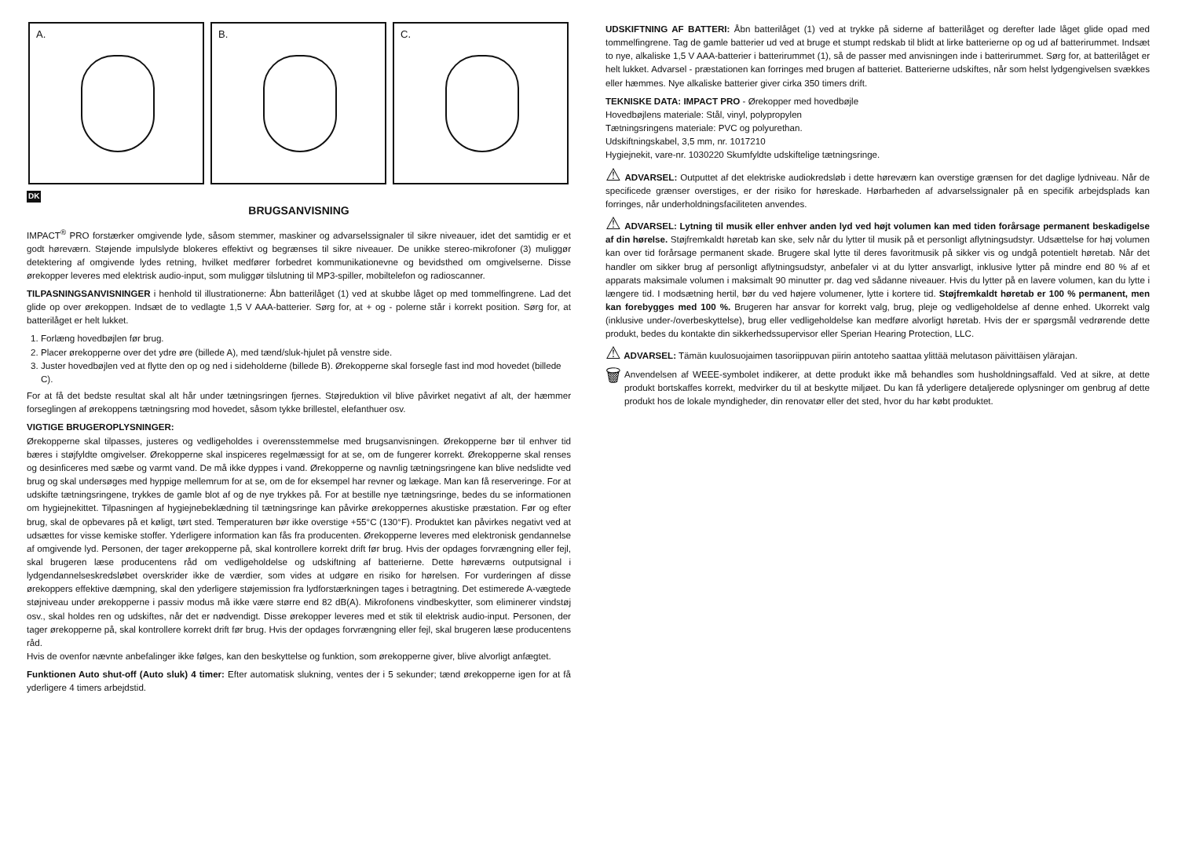A.
B.
C.
DK
BRUGSANVISNING
IMPACT<sup>®</sup> PRO forstærker omgivende lyde, såsom stemmer, maskiner og advarselssignaler til sikre niveauer, idet det samtidig er et godt høreværn. Støjende impulslyde blokeres effektivt og begrænses til sikre niveauer. De unikke stereo-mikrofoner (3) muliggør detektering af omgivende lydes retning, hvilket medfører forbedret kommunikationevne og bevidsthed om omgivelserne. Disse ørekopper leveres med elektrisk audio-input, som muliggør tilslutning til MP3-spiller, mobiltelefon og radioscanner.
TILPASNINGSANVISNINGER i henhold til illustrationerne: Åbn batterilåget (1) ved at skubbe låget op med tommelfingrene. Lad det glide op over ørekoppen. Indsæt de to vedlagte 1,5 V AAA-batterier. Sørg for, at + og - polerne står i korrekt position. Sørg for, at batterilåget er helt lukket.
1. Forlæng hovedbøjlen før brug.
2. Placer ørekopperne over det ydre øre (billede A), med tænd/sluk-hjulet på venstre side.
3. Juster hovedbøjlen ved at flytte den op og ned i sideholderne (billede B). Ørekopperne skal forsegle fast ind mod hovedet (billede C).
For at få det bedste resultat skal alt hår under tætningsringen fjernes. Støjreduktion vil blive påvirket negativt af alt, der hæmmer forseglingen af ørekoppens tætningsring mod hovedet, såsom tykke brillestel, elefanthuer osv.
VIGTIGE BRUGEROPLYSNINGER:
Ørekopperne skal tilpasses, justeres og vedligeholdes i overensstemmelse med brugsanvisningen. Ørekopperne bør til enhver tid bæres i støjfyldte omgivelser. Ørekopperne skal inspiceres regelmæssigt for at se, om de fungerer korrekt. Ørekopperne skal renses og desinficeres med sæbe og varmt vand. De må ikke dyppes i vand. Ørekopperne og navnlig tætningsringene kan blive nedslidte ved brug og skal undersøges med hyppige mellemrum for at se, om de for eksempel har revner og lækage. Man kan få reserveringe. For at udskifte tætningsringene, trykkes de gamle blot af og de nye trykkes på. For at bestille nye tætningsringe, bedes du se informationen om hygiejnekittet. Tilpasningen af hygiejnebeklædning til tætningsringe kan påvirke ørekoppernes akustiske præstation. Før og efter brug, skal de opbevares på et køligt, tørt sted. Temperaturen bør ikke overstige +55°C (130°F). Produktet kan påvirkes negativt ved at udsættes for visse kemiske stoffer. Yderligere information kan fås fra producenten. Ørekopperne leveres med elektronisk gendannelse af omgivende lyd. Personen, der tager ørekopperne på, skal kontrollere korrekt drift før brug. Hvis der opdages forvrængning eller fejl, skal brugeren læse producentens råd om vedligeholdelse og udskiftning af batterierne. Dette høreværns outputsignal i lydgendannelseskredsløbet overskrider ikke de værdier, som vides at udgøre en risiko for hørelsen. For vurderingen af disse ørekoppers effektive dæmpning, skal den yderligere støjemission fra lydforstærkningen tages i betragtning. Det estimerede A-vægtede støjniveau under ørekopperne i passiv modus må ikke være større end 82 dB(A). Mikrofonens vindbeskytter, som eliminerer vindstøj osv., skal holdes ren og udskiftes, når det er nødvendigt. Disse ørekopper leveres med et stik til elektrisk audio-input. Personen, der tager ørekopperne på, skal kontrollere korrekt drift før brug. Hvis der opdages forvrængning eller fejl, skal brugeren læse producentens råd.
Hvis de ovenfor nævnte anbefalinger ikke følges, kan den beskyttelse og funktion, som ørekopperne giver, blive alvorligt anfægtet.
Funktionen Auto shut-off (Auto sluk) 4 timer: Efter automatisk slukning, ventes der i 5 sekunder; tænd ørekopperne igen for at få yderligere 4 timers arbejdstid.
UDSKIFTNING AF BATTERI: Åbn batterilåget (1) ved at trykke på siderne af batterilåget og derefter lade låget glide opad med tommelfingrene. Tag de gamle batterier ud ved at bruge et stumpt redskab til blidt at lirke batterierne op og ud af batterirummet. Indsæt to nye, alkaliske 1,5 V AAA-batterier i batterirummet (1), så de passer med anvisningen inde i batterirummet. Sørg for, at batterilåget er helt lukket. Advarsel - præstationen kan forringes med brugen af batteriet. Batterierne udskiftes, når som helst lydgengivelsen svækkes eller hæmmes. Nye alkaliske batterier giver cirka 350 timers drift.
TEKNISKE DATA: IMPACT PRO - Ørekopper med hovedbøjle
Hovedbøjlens materiale: Stål, vinyl, polypropylen
Tætningsringens materiale: PVC og polyurethan.
Udskiftningskabel, 3,5 mm, nr. 1017210
Hygiejnekit, vare-nr. 1030220 Skumfyldte udskiftelige tætningsringe.
⚠ ADVARSEL: Outputtet af det elektriske audiokredsløb i dette høreværn kan overstige grænsen for det daglige lydniveau. Når de specificede grænser overstiges, er der risiko for høreskade. Hørbarheden af advarselssignaler på en specifik arbejdsplads kan forringes, når underholdningsfaciliteten anvendes.
⚠ ADVARSEL: Lytning til musik eller enhver anden lyd ved højt volumen kan med tiden forårsage permanent beskadigelse af din hørelse. Støjfremkaldt høretab kan ske, selv når du lytter til musik på et personligt aflytningsudstyr. Udsættelse for høj volumen kan over tid forårsage permanent skade. Brugere skal lytte til deres favoritmusik på sikker vis og undgå potentielt høretab. Når det handler om sikker brug af personligt aflytningsudstyr, anbefaler vi at du lytter ansvarligt, inklusive lytter på mindre end 80 % af et apparats maksimale volumen i maksimalt 90 minutter pr. dag ved sådanne niveauer. Hvis du lytter på en lavere volumen, kan du lytte i længere tid. I modsætning hertil, bør du ved højere volumener, lytte i kortere tid. Støjfremkaldt høretab er 100 % permanent, men kan forebygges med 100 %. Brugeren har ansvar for korrekt valg, brug, pleje og vedligeholdelse af denne enhed. Ukorrekt valg (inklusive under-/overbeskyttelse), brug eller vedligeholdelse kan medføre alvorligt høretab. Hvis der er spørgsmål vedrørende dette produkt, bedes du kontakte din sikkerhedssupervisor eller Sperian Hearing Protection, LLC.
⚠ ADVARSEL: Tämän kuulosuojaimen tasoriippuvan piirin antoteho saattaa ylittää melutason päivittäisen ylärajan.
🗑
Anvendelsen af WEEE-symbolet indikerer, at dette produkt ikke må behandles som husholdningsaffald. Ved at sikre, at dette produkt bortskaffes korrekt, medvirker du til at beskytte miljøet. Du kan få yderligere detaljerede oplysninger om genbrug af dette produkt hos de lokale myndigheder, din renovatør eller det sted, hvor du har købt produktet.